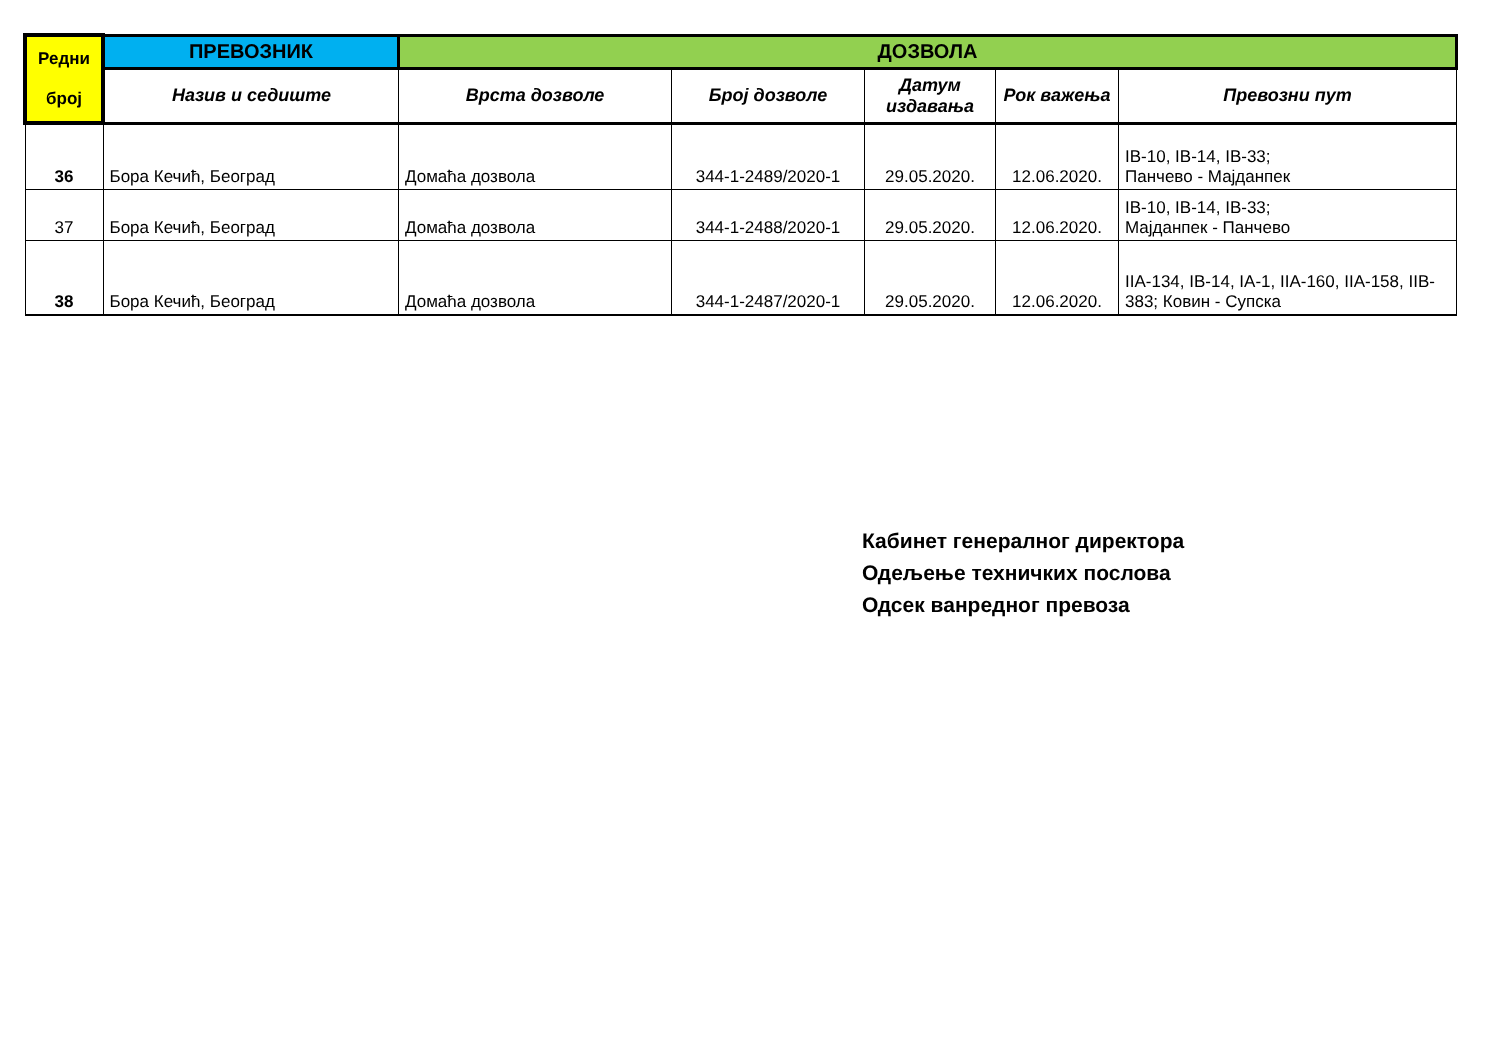| Редни број | ПРЕВОЗНИК | ДОЗВОЛА | | | | |
| --- | --- | --- | --- | --- | --- | --- |
| | Назив и седиште | Врста дозволе | Број дозволе | Датум издавања | Рок важења | Превозни пут |
| 36 | Бора Кечић, Београд | Домаћа дозвола | 344-1-2489/2020-1 | 29.05.2020. | 12.06.2020. | IB-10, IB-14, IB-33; Панчево - Мајданпек |
| 37 | Бора Кечић, Београд | Домаћа дозвола | 344-1-2488/2020-1 | 29.05.2020. | 12.06.2020. | IB-10, IB-14, IB-33; Мајданпек - Панчево |
| 38 | Бора Кечић, Београд | Домаћа дозвола | 344-1-2487/2020-1 | 29.05.2020. | 12.06.2020. | IIA-134, IB-14, IA-1, IIA-160, IIA-158, IIB-383; Ковин - Супска |
Кабинет генералног директора
Одељење техничких послова
Одсек ванредног превоза